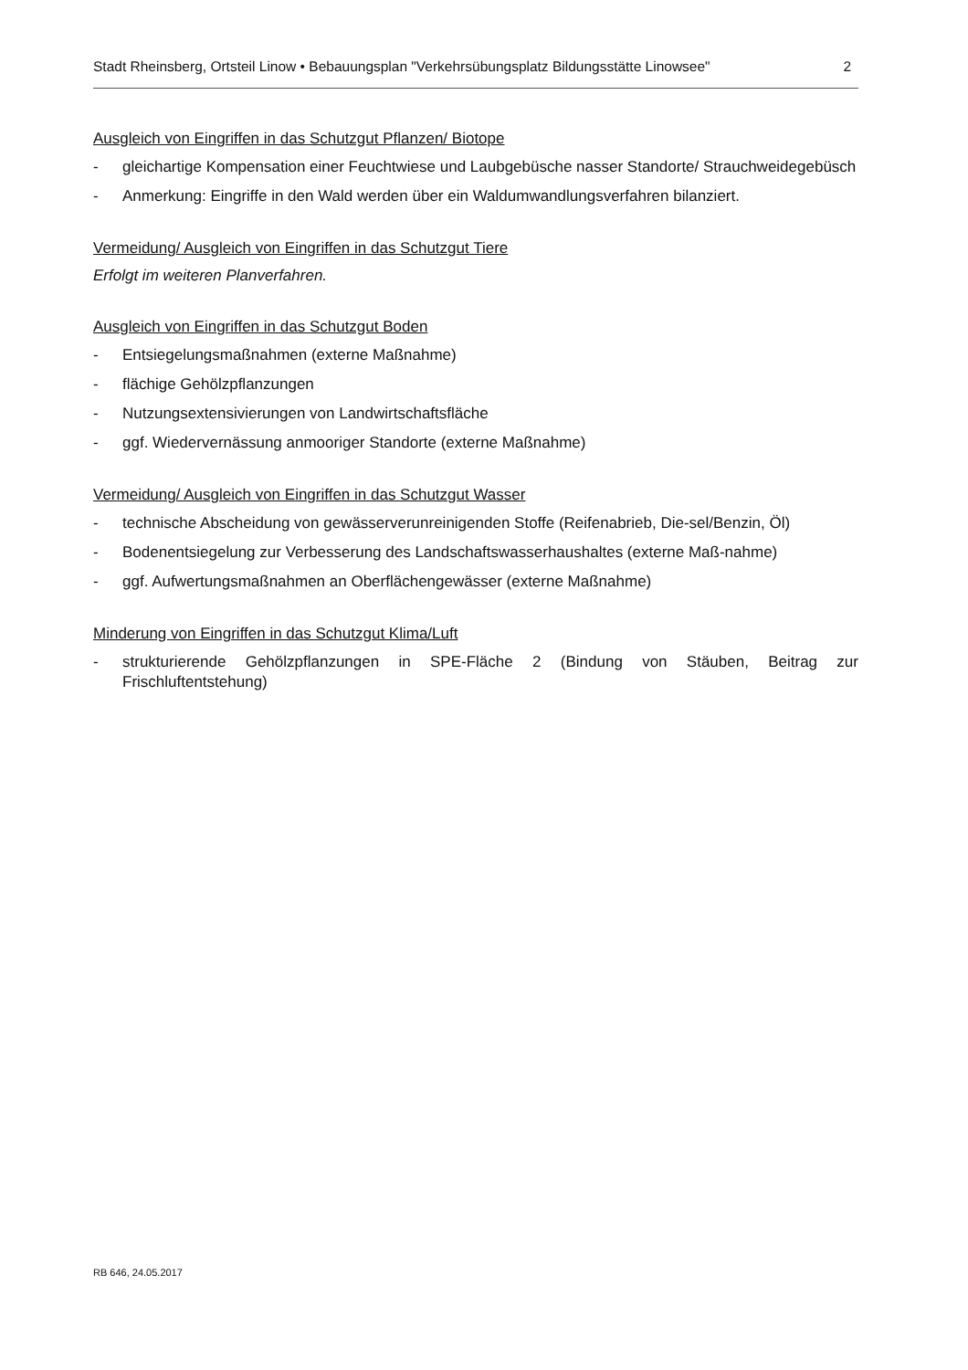Stadt Rheinsberg, Ortsteil Linow • Bebauungsplan "Verkehrsübungsplatz Bildungsstätte Linowsee" 2
Ausgleich von Eingriffen in das Schutzgut Pflanzen/ Biotope
- gleichartige Kompensation einer Feuchtwiese und Laubgebüsche nasser Standorte/ Strauchweidegebüsch
- Anmerkung: Eingriffe in den Wald werden über ein Waldumwandlungsverfahren bilanziert.
Vermeidung/ Ausgleich von Eingriffen in das Schutzgut Tiere
Erfolgt im weiteren Planverfahren.
Ausgleich von Eingriffen in das Schutzgut Boden
- Entsiegelungsmaßnahmen (externe Maßnahme)
- flächige Gehölzpflanzungen
- Nutzungsextensivierungen von Landwirtschaftsfläche
- ggf. Wiedervernässung anmooriger Standorte (externe Maßnahme)
Vermeidung/ Ausgleich von Eingriffen in das Schutzgut Wasser
- technische Abscheidung von gewässerverunreinigenden Stoffe (Reifenabrieb, Die-sel/Benzin, Öl)
- Bodenentsiegelung zur Verbesserung des Landschaftswasserhaushaltes (externe Maß-nahme)
- ggf. Aufwertungsmaßnahmen an Oberflächengewässer (externe Maßnahme)
Minderung von Eingriffen in das Schutzgut Klima/Luft
- strukturierende Gehölzpflanzungen in SPE-Fläche 2 (Bindung von Stäuben, Beitrag zur Frischluftentstehung)
RB 646, 24.05.2017